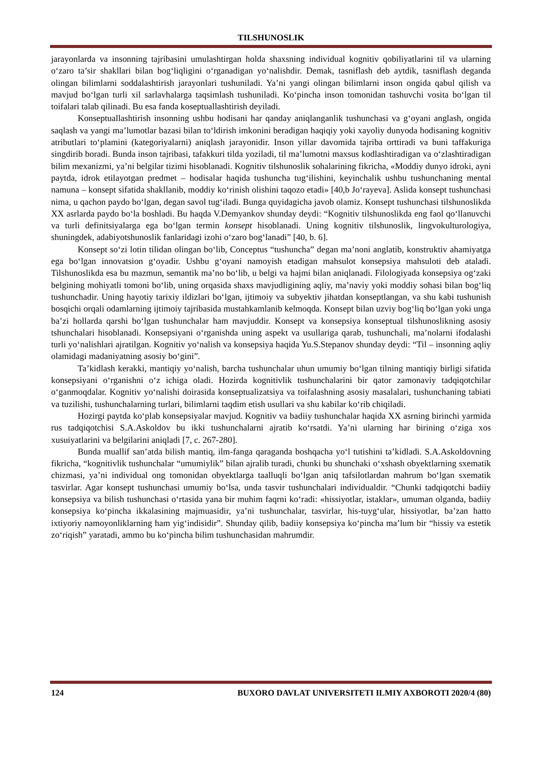TILSHUNOSLIK
jarayonlarda va insonning tajribasini umulashtirgan holda shaxsning individual kognitiv qobiliyatlarini til va ularning o‘zaro ta’sir shakllari bilan bog‘liqligini o‘rganadigan yo‘nalishdir. Demak, tasniflash deb aytdik, tasniflash deganda olingan bilimlarni soddalashtirish jarayonlari tushuniladi. Ya’ni yangi olingan bilimlarni inson ongida qabul qilish va mavjud bo‘lgan turli xil sarlavhalarga taqsimlash tushuniladi. Ko‘pincha inson tomonidan tashuvchi vosita bo‘lgan til toifalari talab qilinadi. Bu esa fanda koseptuallashtirish deyiladi.
Konseptuallashtirish insonning ushbu hodisani har qanday aniqlanganlik tushunchasi va g‘oyani anglash, ongida saqlash va yangi ma’lumotlar bazasi bilan to‘ldirish imkonini beradigan haqiqiy yoki xayoliy dunyoda hodisaning kognitiv atributlari to‘plamini (kategoriyalarni) aniqlash jarayonidir. Inson yillar davomida tajriba orttiradi va buni taffakuriga singdirib boradi. Bunda inson tajribasi, tafakkuri tilda yoziladi, til ma’lumotni maxsus kodlashtiradigan va o‘zlashtiradigan bilim mexanizmi, ya’ni belgilar tizimi hisoblanadi. Kognitiv tilshunoslik sohalarining fikricha, «Moddiy dunyo idroki, ayni paytda, idrok etilayotgan predmet – hodisalar haqida tushuncha tug‘ilishini, keyinchalik ushbu tushunchaning mental namuna – konsept sifatida shakllanib, moddiy ko‘rinish olishini taqozo etadi» [40,b Jo‘rayeva]. Aslida konsept tushunchasi nima, u qachon paydo bo‘lgan, degan savol tug‘iladi. Bunga quyidagicha javob olamiz. Konsept tushunchasi tilshunoslikda XX asrlarda paydo bo‘la boshladi. Bu haqda V.Demyankov shunday deydi: “Kognitiv tilshunoslikda eng faol qo‘llanuvchi va turli definitsiyalarga ega bo‘lgan termin konsept hisoblanadi. Uning kognitiv tilshunoslik, lingvokulturologiya, shuningdek, adabiyotshunoslik fanlaridagi izohi o‘zaro bog‘lanadi” [40, b. 6].
Konsept so‘zi lotin tilidan olingan bo‘lib, Conceptus “tushuncha” degan ma’noni anglatib, konstruktiv ahamiyatga ega bo‘lgan innovatsion g‘oyadir. Ushbu g‘oyani namoyish etadigan mahsulot konsepsiya mahsuloti deb ataladi. Tilshunoslikda esa bu mazmun, semantik ma’no bo‘lib, u belgi va hajmi bilan aniqlanadi. Filologiyada konsepsiya og‘zaki belgining mohiyatli tomoni bo‘lib, uning orqasida shaxs mavjudligining aqliy, ma’naviy yoki moddiy sohasi bilan bog‘liq tushunchadir. Uning hayotiy tarixiy ildizlari bo‘lgan, ijtimoiy va subyektiv jihatdan konseptlangan, va shu kabi tushunish bosqichi orqali odamlarning ijtimoiy tajribasida mustahkamlanib kelmoqda. Konsept bilan uzviy bog‘liq bo‘lgan yoki unga ba’zi hollarda qarshi bo‘lgan tushunchalar ham mavjuddir. Konsept va konsepsiya konseptual tilshunoslikning asosiy tshunchalari hisoblanadi. Konsepsiyani o‘rganishda uning aspekt va usullariga qarab, tushunchali, ma’nolarni ifodalashi turli yo‘nalishlari ajratilgan. Kognitiv yo‘nalish va konsepsiya haqida Yu.S.Stepanov shunday deydi: “Til – insonning aqliy olamidagi madaniyatning asosiy bo‘gini”.
Ta’kidlash kerakki, mantiqiy yo‘nalish, barcha tushunchalar uhun umumiy bo‘lgan tilning mantiqiy birligi sifatida konsepsiyani o‘rganishni o‘z ichiga oladi. Hozirda kognitivlik tushunchalarini bir qator zamonaviy tadqiqotchilar o‘ganmoqdalar. Kognitiv yo‘nalishi doirasida konseptualizatsiya va toifalashning asosiy masalalari, tushunchaning tabiati va tuzilishi, tushunchalarning turlari, bilimlarni taqdim etish usullari va shu kabilar ko‘rib chiqiladi.
Hozirgi paytda ko‘plab konsepsiyalar mavjud. Kognitiv va badiiy tushunchalar haqida XX asrning birinchi yarmida rus tadqiqotchisi S.A.Askoldov bu ikki tushunchalarni ajratib ko‘rsatdi. Ya’ni ularning har birining o‘ziga xos xusuiyatlarini va belgilarini aniqladi [7, c. 267-280].
Bunda muallif san’atda bilish mantiq, ilm-fanga qaraganda boshqacha yo‘l tutishini ta’kidladi. S.A.Askoldovning fikricha, “kognitivlik tushunchalar “umumiylik” bilan ajralib turadi, chunki bu shunchaki o‘xshash obyektlarning sxematik chizmasi, ya’ni individual ong tomonidan obyektlarga taalluqli bo‘lgan aniq tafsilotlardan mahrum bo‘lgan sxematik tasvirlar. Agar konsept tushunchasi umumiy bo‘lsa, unda tasvir tushunchalari individualdir. “Chunki tadqiqotchi badiiy konsepsiya va bilish tushunchasi o‘rtasida yana bir muhim faqrni ko‘radi: «hissiyotlar, istaklar», umuman olganda, badiiy konsepsiya ko‘pincha ikkalasining majmuasidir, ya’ni tushunchalar, tasvirlar, his-tuyg‘ular, hissiyotlar, ba’zan hatto ixtiyoriy namoyonliklarning ham yig‘indisidir”. Shunday qilib, badiiy konsepsiya ko‘pincha ma’lum bir “hissiy va estetik zo‘riqish” yaratadi, ammo bu ko‘pincha bilim tushunchasidan mahrumdir.
124 BUXORO DAVLAT UNIVERSITETI ILMIY AXBOROTI 2020/4 (80)